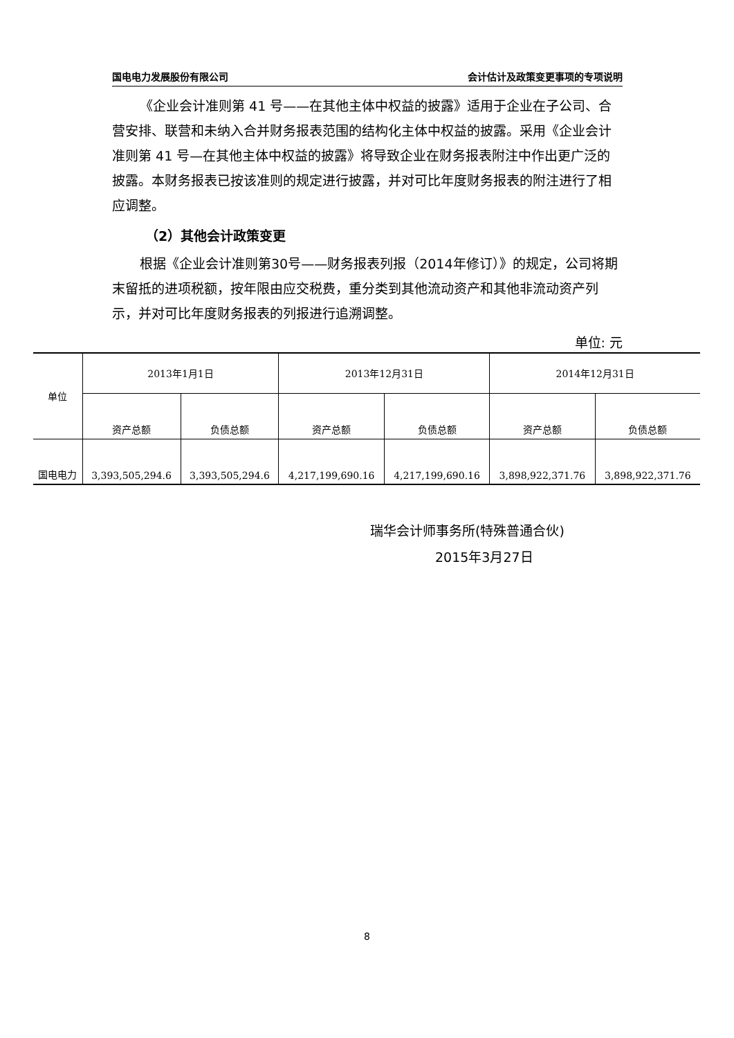国电电力发展股份有限公司 会计估计及政策变更事项的专项说明
《企业会计准则第 41 号——在其他主体中权益的披露》适用于企业在子公司、合营安排、联营和未纳入合并财务报表范围的结构化主体中权益的披露。采用《企业会计准则第 41 号—在其他主体中权益的披露》将导致企业在财务报表附注中作出更广泛的披露。本财务报表已按该准则的规定进行披露，并对可比年度财务报表的附注进行了相应调整。
（2）其他会计政策变更
根据《企业会计准则第30号——财务报表列报（2014年修订）》的规定，公司将期末留抵的进项税额，按年限由应交税费，重分类到其他流动资产和其他非流动资产列示，并对可比年度财务报表的列报进行追溯调整。
单位: 元
| 单位 | 2013年1月1日 | | 2013年12月31日 | | 2014年12月31日 | |
| --- | --- | --- | --- | --- | --- | --- |
| | 资产总额 | 负债总额 | 资产总额 | 负债总额 | 资产总额 | 负债总额 |
| 国电电力 | 3,393,505,294.6 | 3,393,505,294.6 | 4,217,199,690.16 | 4,217,199,690.16 | 3,898,922,371.76 | 3,898,922,371.76 |
瑞华会计师事务所(特殊普通合伙)
2015年3月27日
8